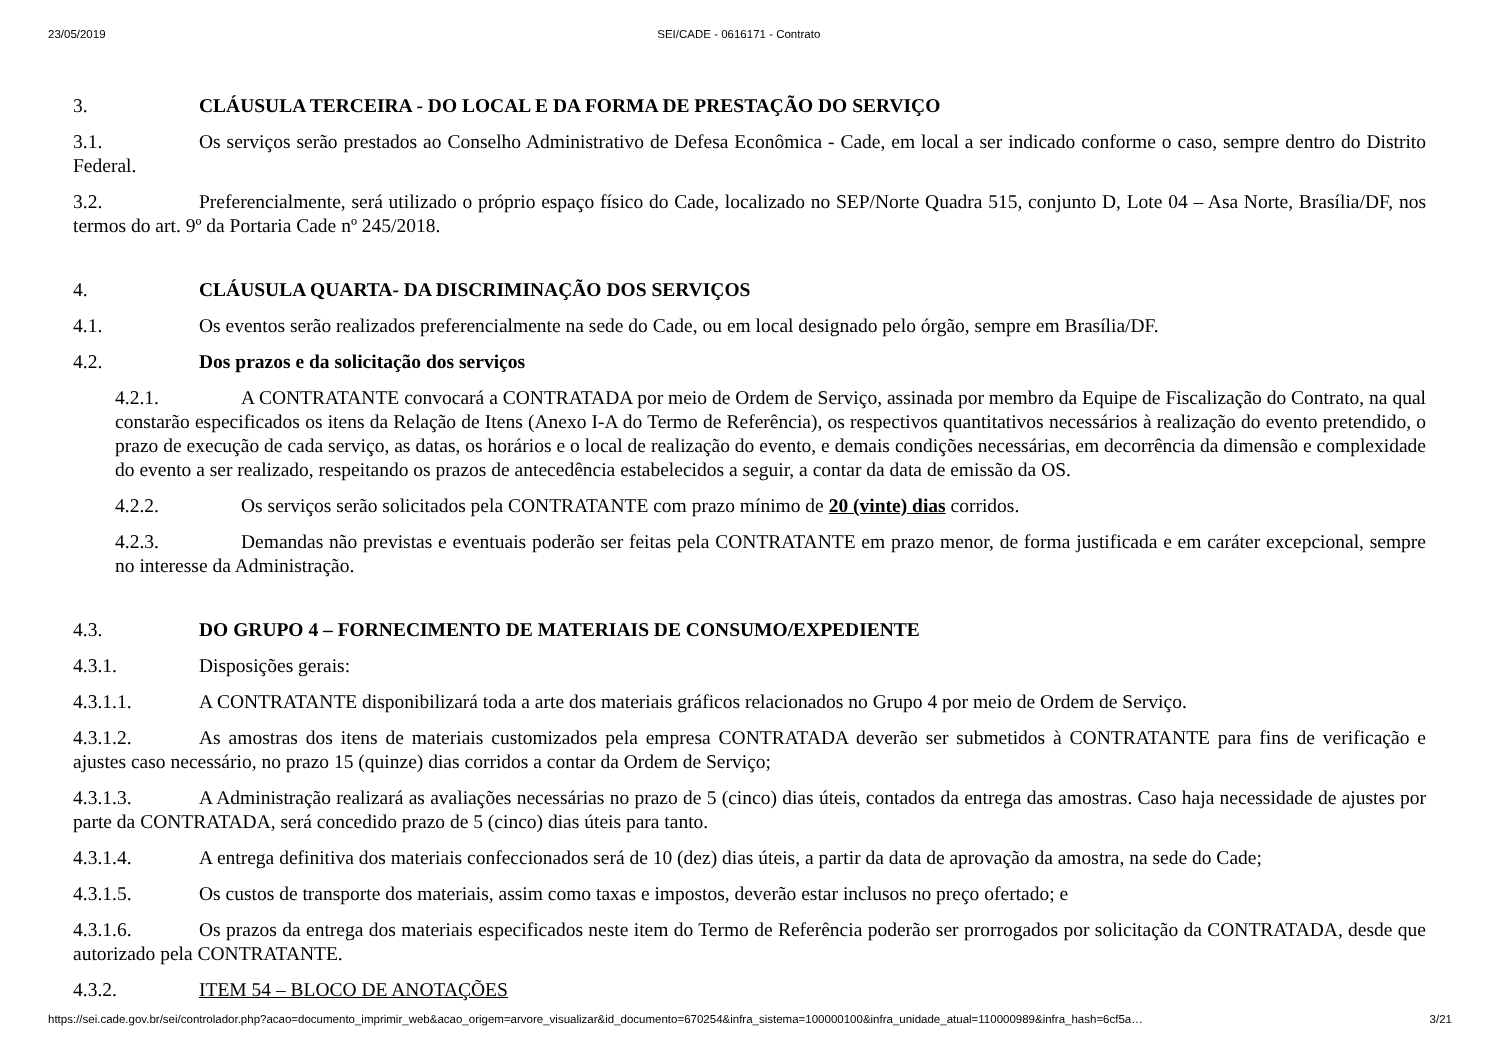23/05/2019 SEI/CADE - 0616171 - Contrato
3. CLÁUSULA TERCEIRA - DO LOCAL E DA FORMA DE PRESTAÇÃO DO SERVIÇO
3.1. Os serviços serão prestados ao Conselho Administrativo de Defesa Econômica - Cade, em local a ser indicado conforme o caso, sempre dentro do Distrito Federal.
3.2. Preferencialmente, será utilizado o próprio espaço físico do Cade, localizado no SEP/Norte Quadra 515, conjunto D, Lote 04 – Asa Norte, Brasília/DF, nos termos do art. 9º da Portaria Cade nº 245/2018.
4. CLÁUSULA QUARTA- DA DISCRIMINAÇÃO DOS SERVIÇOS
4.1. Os eventos serão realizados preferencialmente na sede do Cade, ou em local designado pelo órgão, sempre em Brasília/DF.
4.2. Dos prazos e da solicitação dos serviços
4.2.1. A CONTRATANTE convocará a CONTRATADA por meio de Ordem de Serviço, assinada por membro da Equipe de Fiscalização do Contrato, na qual constarão especificados os itens da Relação de Itens (Anexo I-A do Termo de Referência), os respectivos quantitativos necessários à realização do evento pretendido, o prazo de execução de cada serviço, as datas, os horários e o local de realização do evento, e demais condições necessárias, em decorrência da dimensão e complexidade do evento a ser realizado, respeitando os prazos de antecedência estabelecidos a seguir, a contar da data de emissão da OS.
4.2.2. Os serviços serão solicitados pela CONTRATANTE com prazo mínimo de 20 (vinte) dias corridos.
4.2.3. Demandas não previstas e eventuais poderão ser feitas pela CONTRATANTE em prazo menor, de forma justificada e em caráter excepcional, sempre no interesse da Administração.
4.3. DO GRUPO 4 – FORNECIMENTO DE MATERIAIS DE CONSUMO/EXPEDIENTE
4.3.1. Disposições gerais:
4.3.1.1. A CONTRATANTE disponibilizará toda a arte dos materiais gráficos relacionados no Grupo 4 por meio de Ordem de Serviço.
4.3.1.2. As amostras dos itens de materiais customizados pela empresa CONTRATADA deverão ser submetidos à CONTRATANTE para fins de verificação e ajustes caso necessário, no prazo 15 (quinze) dias corridos a contar da Ordem de Serviço;
4.3.1.3. A Administração realizará as avaliações necessárias no prazo de 5 (cinco) dias úteis, contados da entrega das amostras. Caso haja necessidade de ajustes por parte da CONTRATADA, será concedido prazo de 5 (cinco) dias úteis para tanto.
4.3.1.4. A entrega definitiva dos materiais confeccionados será de 10 (dez) dias úteis, a partir da data de aprovação da amostra, na sede do Cade;
4.3.1.5. Os custos de transporte dos materiais, assim como taxas e impostos, deverão estar inclusos no preço ofertado; e
4.3.1.6. Os prazos da entrega dos materiais especificados neste item do Termo de Referência poderão ser prorrogados por solicitação da CONTRATADA, desde que autorizado pela CONTRATANTE.
4.3.2. ITEM 54 – BLOCO DE ANOTAÇÕES
https://sei.cade.gov.br/sei/controlador.php?acao=documento_imprimir_web&acao_origem=arvore_visualizar&id_documento=670254&infra_sistema=100000100&infra_unidade_atual=110000989&infra_hash=6cf5a… 3/21